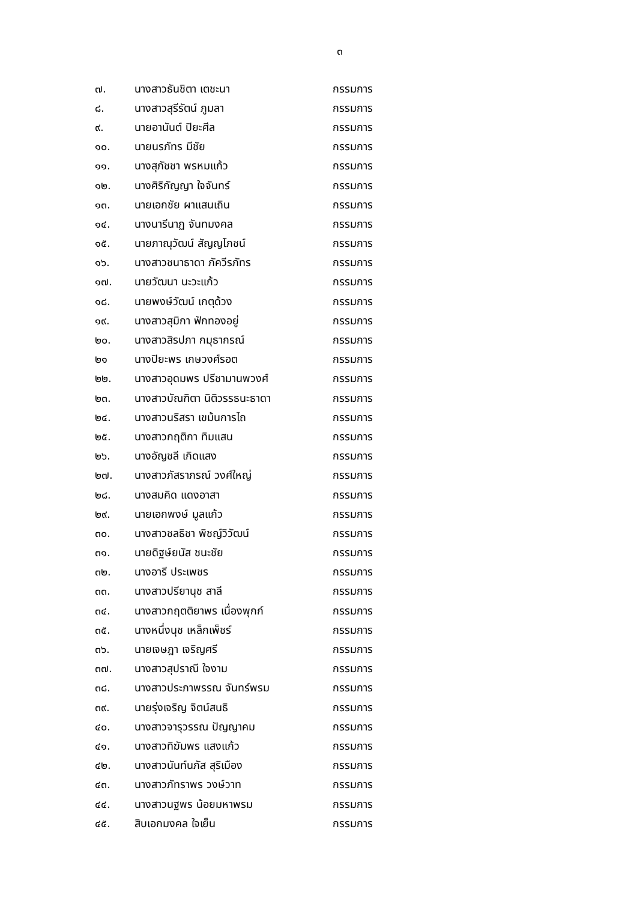๓
| ๗. | นางสาวธันชิตา เตชะนา | กรรมการ |
| ๘. | นางสาวสุรีรัตน์ ภูมลา | กรรมการ |
| ๙. | นายอานันต์ ปิยะศีล | กรรมการ |
| ๑๐. | นายนรภัทร มีชัย | กรรมการ |
| ๑๑. | นางสุภัชชา พรหมแก้ว | กรรมการ |
| ๑๒. | นางศิริกัญญา ใจจันทร์ | กรรมการ |
| ๑๓. | นายเอกชัย ผาแสนเถิน | กรรมการ |
| ๑๔. | นางนารีนาฏ จันทมงคล | กรรมการ |
| ๑๕. | นายภาณุวัฒน์ สัญญโภชน์ | กรรมการ |
| ๑๖. | นางสาวชนาธาดา ภัควีรภัทร | กรรมการ |
| ๑๗. | นายวัฒนา นะวะแก้ว | กรรมการ |
| ๑๘. | นายพงษ์วัฒน์ เกตุด้วง | กรรมการ |
| ๑๙. | นางสาวสุมิกา ฟักทองอยู่ | กรรมการ |
| ๒๐. | นางสาวสิรปภา กมุธากรณ์ | กรรมการ |
| ๒๑ | นางปิยะพร เกษวงศ์รอต | กรรมการ |
| ๒๒. | นางสาวอุดมพร ปรีชามานพวงศ์ | กรรมการ |
| ๒๓. | นางสาวบัณฑิตา นิติวรรธนะธาดา | กรรมการ |
| ๒๔. | นางสาวนริสรา เขม้นการไถ | กรรมการ |
| ๒๕. | นางสาวกฤติกา ทิมแสน | กรรมการ |
| ๒๖. | นางอัญชลี เกิดแสง | กรรมการ |
| ๒๗. | นางสาวภัสราภรณ์ วงศ์ใหญ่ | กรรมการ |
| ๒๘. | นางสมคิด แดงอาสา | กรรมการ |
| ๒๙. | นายเอกพงษ์ มูลแก้ว | กรรมการ |
| ๓๐. | นางสาวชลธิชา พิชญ์วิวัฒน์ | กรรมการ |
| ๓๑. | นายดิฐษ์ยนัส ชนะชัย | กรรมการ |
| ๓๒. | นางอารี ประเพชร | กรรมการ |
| ๓๓. | นางสาวปรียานุช สาลี | กรรมการ |
| ๓๔. | นางสาวกฤตติยาพร เนื่องพุกก์ | กรรมการ |
| ๓๕. | นางหนึ่งนุช เหล็กเพ็ชร์ | กรรมการ |
| ๓๖. | นายเจษฎา เจริญศรี | กรรมการ |
| ๓๗. | นางสาวสุปราณี ใจงาม | กรรมการ |
| ๓๘. | นางสาวประภาพรรณ จันทร์พรม | กรรมการ |
| ๓๙. | นายรุ่งเจริญ จิตน์สนธิ | กรรมการ |
| ๔๐. | นางสาวจารุวรรณ ปัญญาคม | กรรมการ |
| ๔๑. | นางสาวทิฆัมพร แสงแก้ว | กรรมการ |
| ๔๒. | นางสาวนันท์นภัส สุริเมือง | กรรมการ |
| ๔๓. | นางสาวภัทราพร วงษ์วาท | กรรมการ |
| ๔๔. | นางสาวนฐพร น้อยมหาพรม | กรรมการ |
| ๔๕. | สิบเอกมงคล ใจเย็น | กรรมการ |